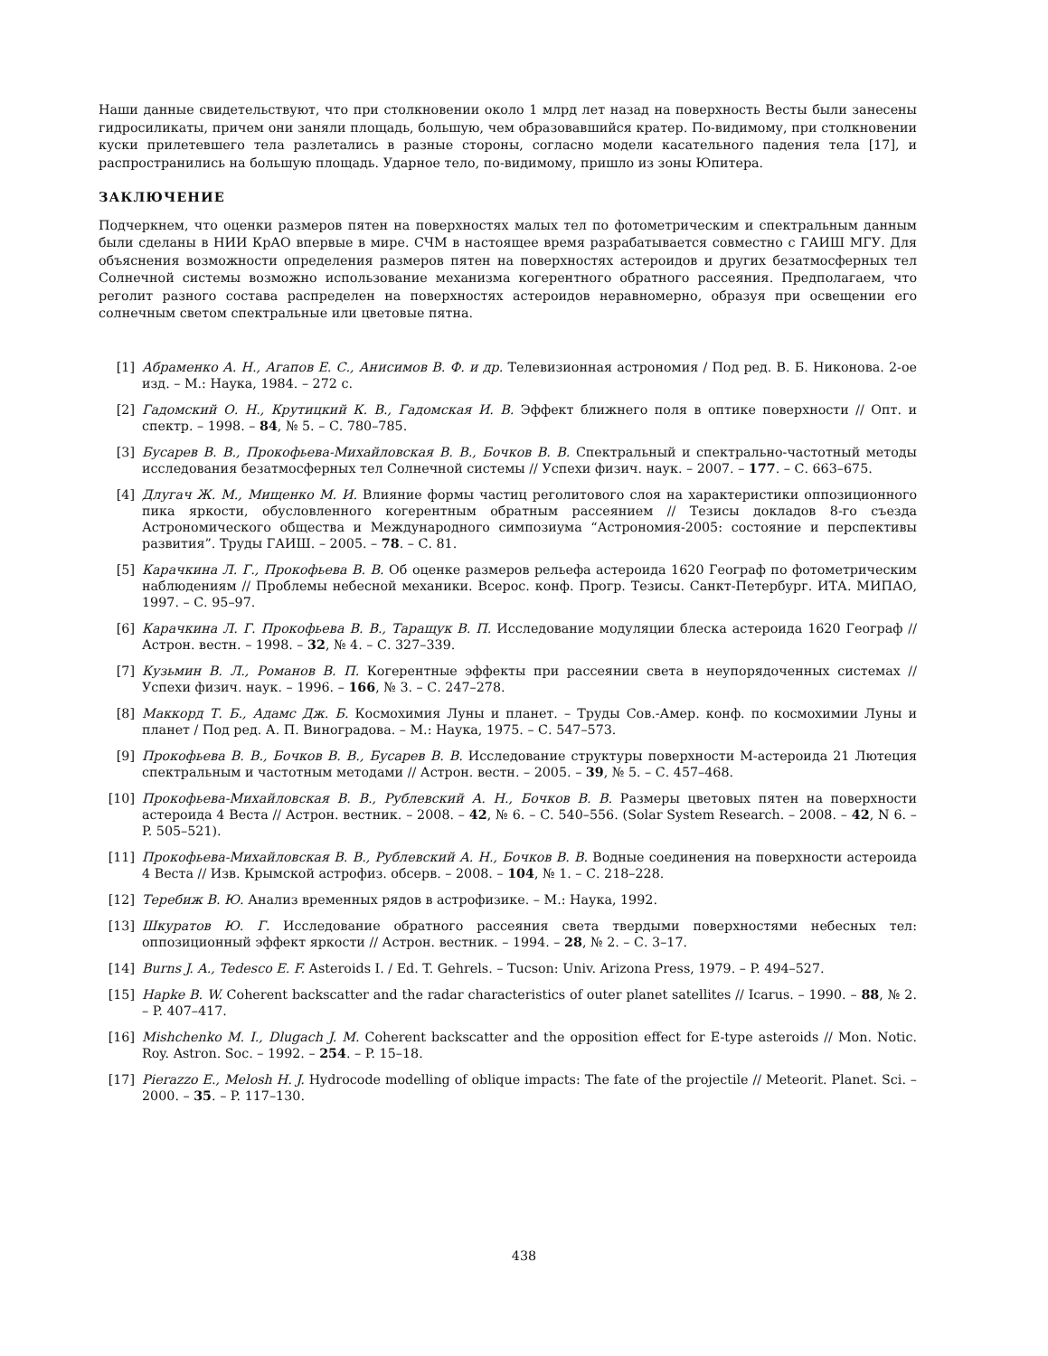Наши данные свидетельствуют, что при столкновении около 1 млрд лет назад на поверхность Весты были занесены гидросиликаты, причем они заняли площадь, большую, чем образовавшийся кратер. По-видимому, при столкновении куски прилетевшего тела разлетались в разные стороны, согласно модели касательного падения тела [17], и распространились на большую площадь. Ударное тело, по-видимому, пришло из зоны Юпитера.
ЗАКЛЮЧЕНИЕ
Подчеркнем, что оценки размеров пятен на поверхностях малых тел по фотометрическим и спектральным данным были сделаны в НИИ КрАО впервые в мире. СЧМ в настоящее время разрабатывается совместно с ГАИШ МГУ. Для объяснения возможности определения размеров пятен на поверхностях астероидов и других безатмосферных тел Солнечной системы возможно использование механизма когерентного обратного рассеяния. Предполагаем, что реголит разного состава распределен на поверхностях астероидов неравномерно, образуя при освещении его солнечным светом спектральные или цветовые пятна.
[1] Абраменко А. Н., Агапов Е. С., Анисимов В. Ф. и др. Телевизионная астрономия / Под ред. В. Б. Никонова. 2-ое изд. – М.: Наука, 1984. – 272 с.
[2] Гадомский О. Н., Крутицкий К. В., Гадомская И. В. Эффект ближнего поля в оптике поверхности // Опт. и спектр. – 1998. – 84, № 5. – С. 780–785.
[3] Бусарев В. В., Прокофьева-Михайловская В. В., Бочков В. В. Спектральный и спектрально-частотный методы исследования безатмосферных тел Солнечной системы // Успехи физич. наук. – 2007. – 177. – С. 663–675.
[4] Длугач Ж. М., Мищенко М. И. Влияние формы частиц реголитового слоя на характеристики оппозиционного пика яркости, обусловленного когерентным обратным рассеянием // Тезисы докладов 8-го съезда Астрономического общества и Международного симпозиума “Астрономия-2005: состояние и перспективы развития”. Труды ГАИШ. – 2005. – 78. – С. 81.
[5] Карачкина Л. Г., Прокофьева В. В. Об оценке размеров рельефа астероида 1620 Географ по фотометрическим наблюдениям // Проблемы небесной механики. Всерос. конф. Прогр. Тезисы. Санкт-Петербург. ИТА. МИПАО, 1997. – С. 95–97.
[6] Карачкина Л. Г. Прокофьева В. В., Таращук В. П. Исследование модуляции блеска астероида 1620 Географ // Астрон. вестн. – 1998. – 32, № 4. – С. 327–339.
[7] Кузьмин В. Л., Романов В. П. Когерентные эффекты при рассеянии света в неупорядоченных системах // Успехи физич. наук. – 1996. – 166, № 3. – С. 247–278.
[8] Маккорд Т. Б., Адамс Дж. Б. Космохимия Луны и планет. – Труды Сов.-Амер. конф. по космохимии Луны и планет / Под ред. А. П. Виноградова. – М.: Наука, 1975. – С. 547–573.
[9] Прокофьева В. В., Бочков В. В., Бусарев В. В. Исследование структуры поверхности М-астероида 21 Лютеция спектральным и частотным методами // Астрон. вестн. – 2005. – 39, № 5. – С. 457–468.
[10] Прокофьева-Михайловская В. В., Рублевский А. Н., Бочков В. В. Размеры цветовых пятен на поверхности астероида 4 Веста // Астрон. вестник. – 2008. – 42, № 6. – С. 540–556. (Solar System Research. – 2008. – 42, N 6. – P. 505–521).
[11] Прокофьева-Михайловская В. В., Рублевский А. Н., Бочков В. В. Водные соединения на поверхности астероида 4 Веста // Изв. Крымской астрофиз. обсерв. – 2008. – 104, № 1. – С. 218–228.
[12] Теребиж В. Ю. Анализ временных рядов в астрофизике. – М.: Наука, 1992.
[13] Шкуратов Ю. Г. Исследование обратного рассеяния света твердыми поверхностями небесных тел: оппозиционный эффект яркости // Астрон. вестник. – 1994. – 28, № 2. – С. 3–17.
[14] Burns J. A., Tedesco E. F. Asteroids I. / Ed. T. Gehrels. – Tucson: Univ. Arizona Press, 1979. – P. 494–527.
[15] Hapke B. W. Coherent backscatter and the radar characteristics of outer planet satellites // Icarus. – 1990. – 88, № 2. – P. 407–417.
[16] Mishchenko M. I., Dlugach J. M. Coherent backscatter and the opposition effect for E-type asteroids // Mon. Notic. Roy. Astron. Soc. – 1992. – 254. – P. 15–18.
[17] Pierazzo E., Melosh H. J. Hydrocode modelling of oblique impacts: The fate of the projectile // Meteorit. Planet. Sci. – 2000. – 35. – P. 117–130.
438